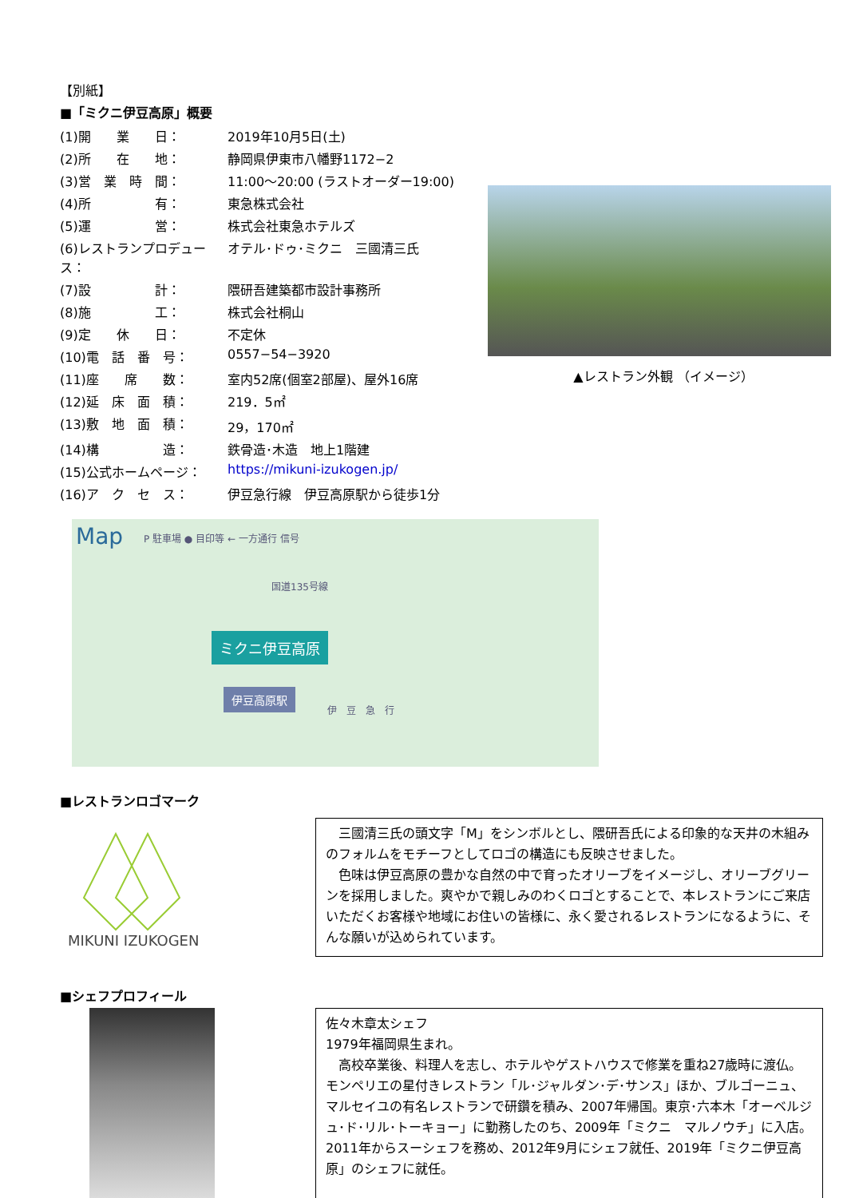【別紙】
■「ミクニ伊豆高原」概要
| (1)開 業 日： | 2019年10月5日(土) |
| (2)所 在 地： | 静岡県伊東市八幡野1172−2 |
| (3)営 業 時 間： | 11:00〜20:00 (ラストオーダー19:00) |
| (4)所 有： | 東急株式会社 |
| (5)運 営： | 株式会社東急ホテルズ |
| (6)レストランプロデュース： | オテル･ドゥ･ミクニ 三國清三氏 |
| (7)設 計： | 隈研吾建築都市設計事務所 |
| (8)施 工： | 株式会社桐山 |
| (9)定 休 日： | 不定休 |
| (10)電 話 番 号： | 0557−54−3920 |
| (11)座 席 数： | 室内52席(個室2部屋)、屋外16席 |
| (12)延 床 面 積： | 219．5㎡ |
| (13)敷 地 面 積： | 29，170㎡ |
| (14)構 造： | 鉄骨造･木造 地上1階建 |
| (15)公式ホームページ： | https://mikuni-izukogen.jp/ |
| (16)ア ク セ ス： | 伊豆急行線 伊豆高原駅から徒歩1分 |
Map P 駐車場 ● 目印等 ← 一方通行 信号
国道135号線
ミクニ伊豆高原
伊豆高原駅
伊　豆　急　行
■レストランロゴマーク
MIKUNI IZUKOGEN
　三國清三氏の頭文字「M」をシンボルとし、隈研吾氏による印象的な天井の木組みのフォルムをモチーフとしてロゴの構造にも反映させました。
　色味は伊豆高原の豊かな自然の中で育ったオリーブをイメージし、オリーブグリーンを採用しました。爽やかで親しみのわくロゴとすることで、本レストランにご来店いただくお客様や地域にお住いの皆様に、永く愛されるレストランになるように、そんな願いが込められています。
■シェフプロフィール
佐々木章太シェフ
1979年福岡県生まれ。
　高校卒業後、料理人を志し、ホテルやゲストハウスで修業を重ね27歳時に渡仏。モンペリエの星付きレストラン「ル･ジャルダン･デ･サンス」ほか、ブルゴーニュ、マルセイユの有名レストランで研鑽を積み、2007年帰国。東京･六本木「オーベルジュ･ド･リル･トーキョー」に勤務したのち、2009年「ミクニ　マルノウチ」に入店。2011年からスーシェフを務め、2012年9月にシェフ就任、2019年「ミクニ伊豆高原」のシェフに就任。
▲レストラン外観 （イメージ）